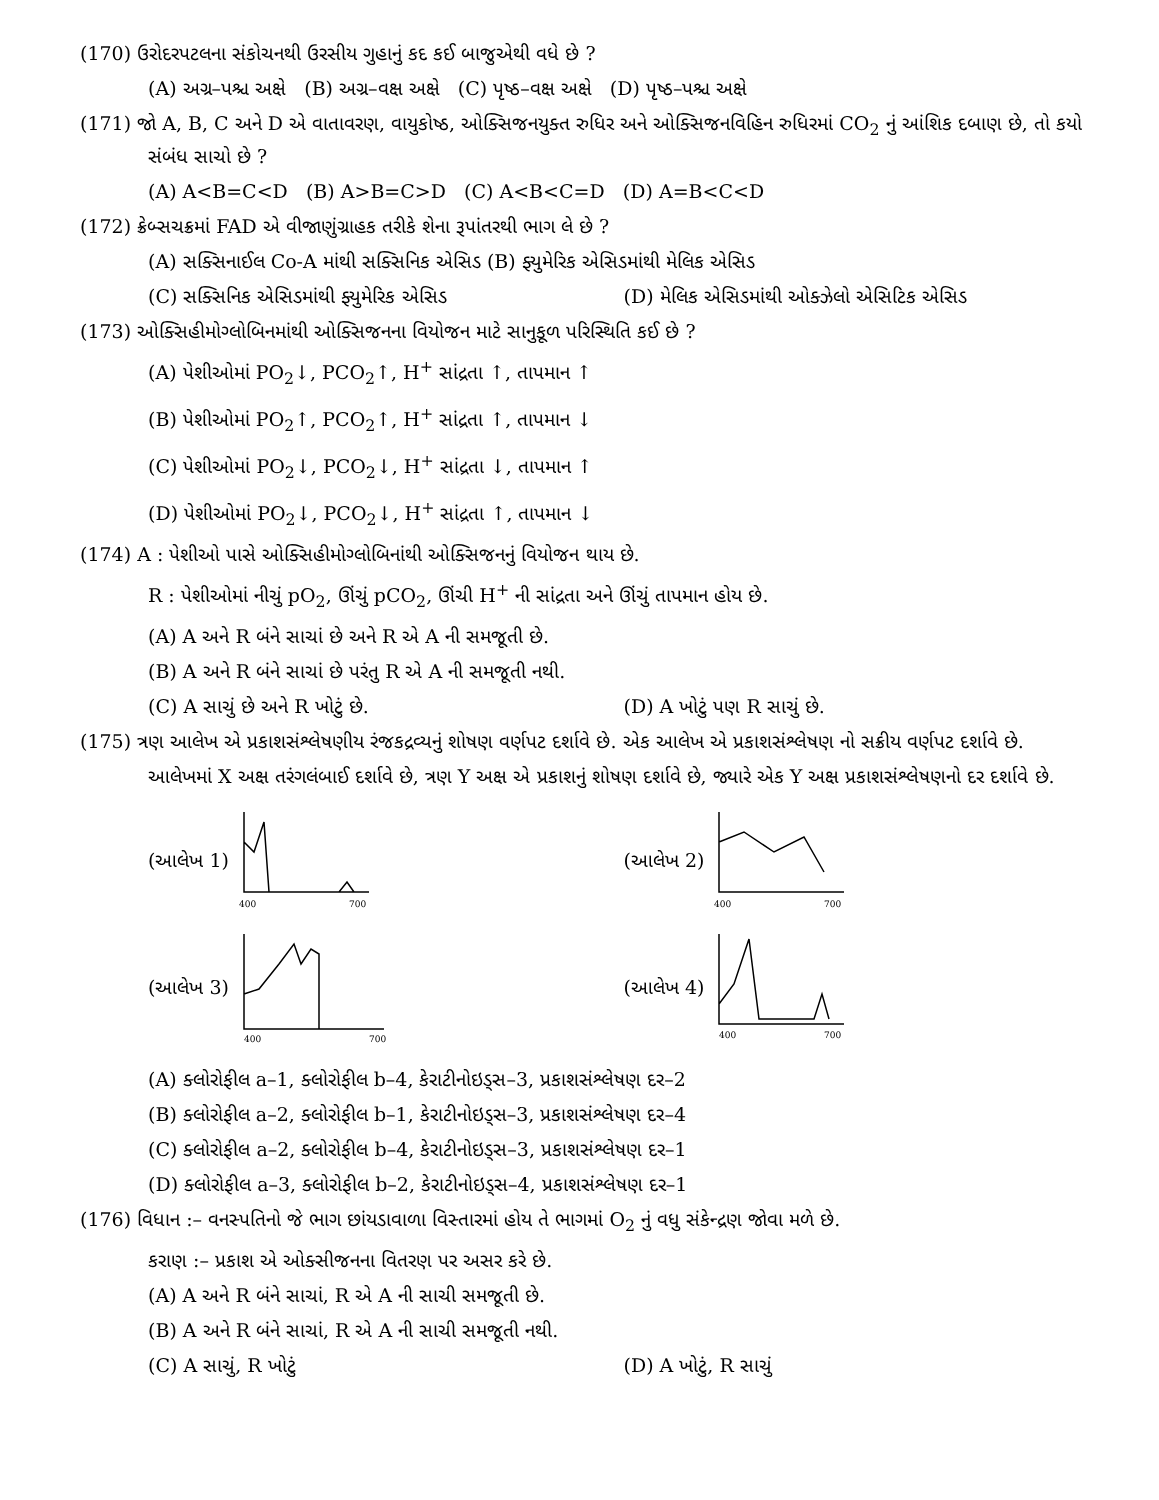(170) ઉરોદરપટલના સંકોચનથી ઉરસીય ગુહાનું કદ કઈ બાજુએથી વધે છે ?
(A) અગ્ર–પશ્ચ અક્ષે (B) અગ્ર–વક્ષ અક્ષે (C) પૃષ્ઠ–વક્ષ અક્ષે (D) પૃષ્ઠ–પશ્ચ અક્ષે
(171) જો A, B, C અને D એ વાતાવરણ, વાયુકોષ્ઠ, ઓક્સિજનયુક્ત રુધિર અને ઓક્સિજનવિહિન રુધિરમાં CO<sub>2</sub> નું આંશિક દબાણ છે, તો કયો સંબંધ સાચો છે ?
(A) A<B=C<D (B) A>B=C>D (C) A<B<C=D (D) A=B<C<D
(172) ક્રેબ્સચક્રમાં FAD એ વીજાણુંગ્રાહક તરીકે શેના રૂપાંતરથી ભાગ લે છે ?
(A) સક્સિનાઈલ Co-A માંથી સક્સિનિક એસિડ (B) ફ્યુમેરિક એસિડમાંથી મેલિક એસિડ
(C) સક્સિનિક એસિડમાંથી ફ્યુમેરિક એસિડ (D) મેલિક એસિડમાંથી ઓક્ઝેલો એસિટિક એસિડ
(173) ઓક્સિહીમોગ્લોબિનમાંથી ઓક્સિજનના વિયોજન માટે સાનુકૂળ પરિસ્થિતિ કઈ છે ?
(A) પેશીઓમાં PO<sub>2</sub>↓, PCO<sub>2</sub>↑, H<sup>+</sup> સાંદ્રતા ↑, તાપમાન ↑
(B) પેશીઓમાં PO<sub>2</sub>↑, PCO<sub>2</sub>↑, H<sup>+</sup> સાંદ્રતા ↑, તાપમાન ↓
(C) પેશીઓમાં PO<sub>2</sub>↓, PCO<sub>2</sub>↓, H<sup>+</sup> સાંદ્રતા ↓, તાપમાન ↑
(D) પેશીઓમાં PO<sub>2</sub>↓, PCO<sub>2</sub>↓, H<sup>+</sup> સાંદ્રતા ↑, તાપમાન ↓
(174) A : પેશીઓ પાસે ઓક્સિહીમોગ્લોબિનાંથી ઓક્સિજનનું વિયોજન થાય છે.
R : પેશીઓમાં નીચું pO<sub>2</sub>, ઊંચું pCO<sub>2</sub>, ઊંચી H<sup>+</sup> ની સાંદ્રતા અને ઊંચું તાપમાન હોય છે.
(A) A અને R બંને સાચાં છે અને R એ A ની સમજૂતી છે.
(B) A અને R બંને સાચાં છે પરંતુ R એ A ની સમજૂતી નથી.
(C) A સાચું છે અને R ખોટું છે. (D) A ખોટું પણ R સાચું છે.
(175) ત્રણ આલેખ એ પ્રકાશસંશ્લેષણીય રંજકદ્રવ્યનું શોષણ વર્ણપટ દર્શાવે છે. એક આલેખ એ પ્રકાશસંશ્લેષણ નો સક્રીય વર્ણપટ દર્શાવે છે.
આલેખમાં X અક્ષ તરંગલંબાઈ દર્શાવે છે, ત્રણ Y અક્ષ એ પ્રકાશનું શોષણ દર્શાવે છે, જ્યારે એક Y અક્ષ પ્રકાશસંશ્લેષણનો દર દર્શાવે છે.
(આલેખ 1)
400
700
(આલેખ 2)
400
700
(આલેખ 3)
400
700
(આલેખ 4)
400
700
(A) ક્લોરોફીલ a–1, ક્લોરોફીલ b–4, કેરાટીનોઇડ્સ–3, પ્રકાશસંશ્લેષણ દર–2
(B) ક્લોરોફીલ a–2, ક્લોરોફીલ b–1, કેરાટીનોઇડ્સ–3, પ્રકાશસંશ્લેષણ દર–4
(C) ક્લોરોફીલ a–2, ક્લોરોફીલ b–4, કેરાટીનોઇડ્સ–3, પ્રકાશસંશ્લેષણ દર–1
(D) ક્લોરોફીલ a–3, ક્લોરોફીલ b–2, કેરાટીનોઇડ્સ–4, પ્રકાશસંશ્લેષણ દર–1
(176) વિધાન :– વનસ્પતિનો જે ભાગ છાંયડાવાળા વિસ્તારમાં હોય તે ભાગમાં O<sub>2</sub> નું વધુ સંકેન્દ્રણ જોવા મળે છે.
કરાણ :– પ્રકાશ એ ઓક્સીજનના વિતરણ પર અસર કરે છે.
(A) A અને R બંને સાચાં, R એ A ની સાચી સમજૂતી છે.
(B) A અને R બંને સાચાં, R એ A ની સાચી સમજૂતી નથી.
(C) A સાચું, R ખોટું (D) A ખોટું, R સાચું